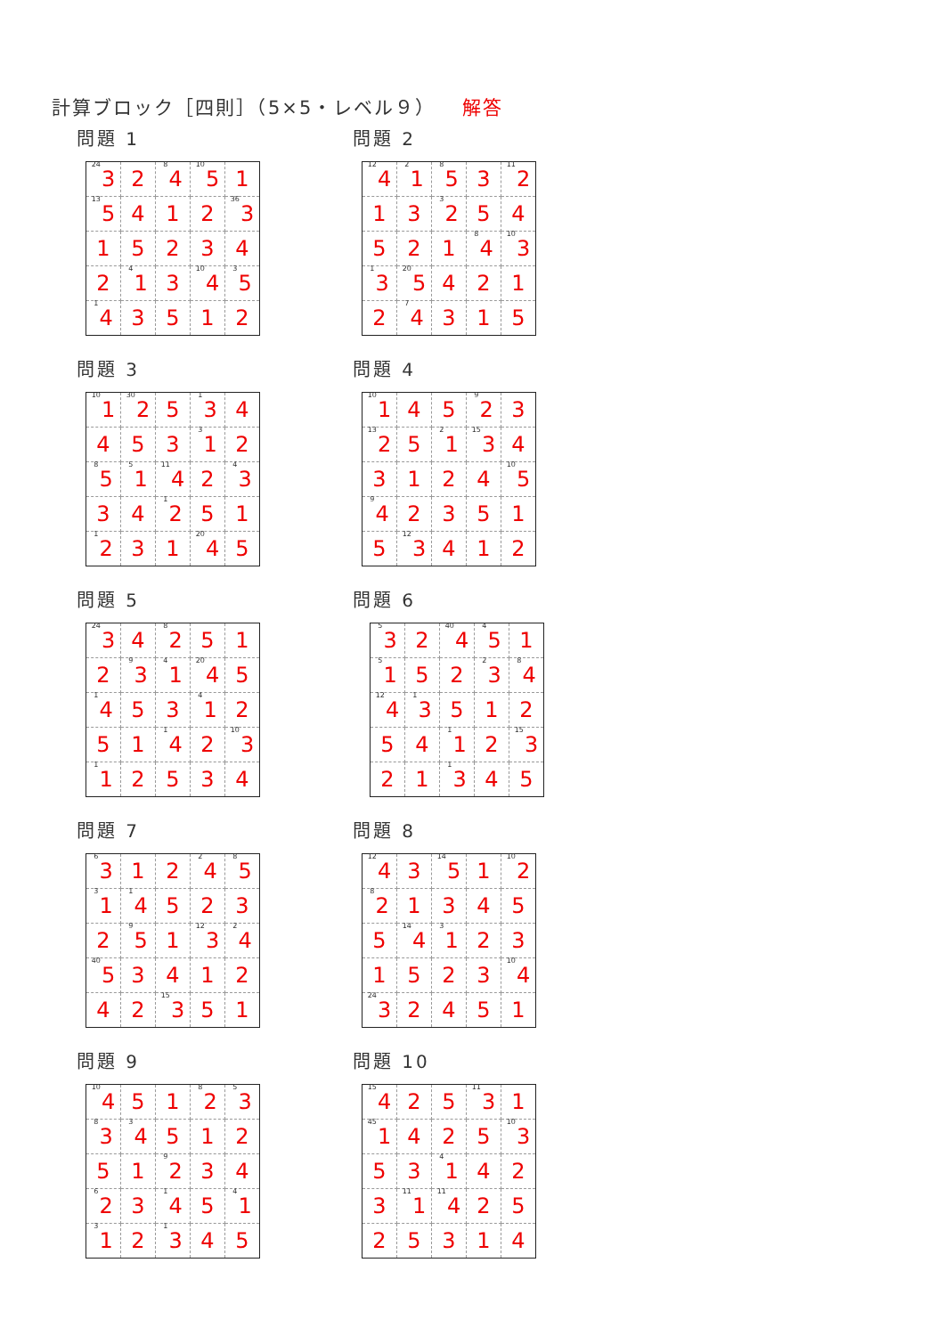計算ブロック［四則］（5×5・レベル９） 解答
問題 1
| 24 3 | 2 | 8 4 | 10 5 | 1 |
| 13 5 | 4 | 1 | 2 | 36 3 |
| 1 | 5 | 2 | 3 | 4 |
| 2 | 4 1 | 3 | 10 4 | 3 5 |
| 1 4 | 3 | 5 | 1 | 2 |
問題 2
| 12 4 | 2 1 | 8 5 | 3 | 11 2 |
| 1 | 3 | 3 2 | 5 | 4 |
| 5 | 2 | 1 | 8 4 | 10 3 |
| 1 3 | 20 5 | 4 | 2 | 1 |
| 2 | 7 4 | 3 | 1 | 5 |
問題 3
| 10 1 | 30 2 | 5 | 1 3 | 4 |
| 4 | 5 | 3 | 3 1 | 2 |
| 8 5 | 5 1 | 11 4 | 2 | 4 3 |
| 3 | 4 | 1 2 | 5 | 1 |
| 1 2 | 3 | 1 | 20 4 | 5 |
問題 4
| 10 1 | 4 | 5 | 9 2 | 3 |
| 13 2 | 5 | 2 1 | 15 3 | 4 |
| 3 | 1 | 2 | 4 | 10 5 |
| 9 4 | 2 | 3 | 5 | 1 |
| 5 | 12 3 | 4 | 1 | 2 |
問題 5
| 24 3 | 4 | 8 2 | 5 | 1 |
| 2 | 9 3 | 4 1 | 20 4 | 5 |
| 1 4 | 5 | 3 | 4 1 | 2 |
| 5 | 1 | 1 4 | 2 | 10 3 |
| 1 1 | 2 | 5 | 3 | 4 |
問題 6
| 5 3 | 2 | 40 4 | 4 5 | 1 |
| 5 1 | 5 | 2 | 2 3 | 8 4 |
| 12 4 | 1 3 | 5 | 1 | 2 |
| 5 | 4 | 1 1 | 2 | 15 3 |
| 2 | 1 | 1 3 | 4 | 5 |
問題 7
| 6 3 | 1 | 2 | 2 4 | 8 5 |
| 3 1 | 1 4 | 5 | 2 | 3 |
| 2 | 9 5 | 1 | 12 3 | 2 4 |
| 40 5 | 3 | 4 | 1 | 2 |
| 4 | 2 | 15 3 | 5 | 1 |
問題 8
| 12 4 | 3 | 14 5 | 1 | 10 2 |
| 8 2 | 1 | 3 | 4 | 5 |
| 5 | 14 4 | 3 1 | 2 | 3 |
| 1 | 5 | 2 | 3 | 10 4 |
| 24 3 | 2 | 4 | 5 | 1 |
問題 9
| 10 4 | 5 | 1 | 8 2 | 5 3 |
| 8 3 | 3 4 | 5 | 1 | 2 |
| 5 | 1 | 9 2 | 3 | 4 |
| 6 2 | 3 | 1 4 | 5 | 4 1 |
| 3 1 | 2 | 1 3 | 4 | 5 |
問題 10
| 15 4 | 2 | 5 | 11 3 | 1 |
| 45 1 | 4 | 2 | 5 | 10 3 |
| 5 | 3 | 4 1 | 4 | 2 |
| 3 | 11 1 | 11 4 | 2 | 5 |
| 2 | 5 | 3 | 1 | 4 |